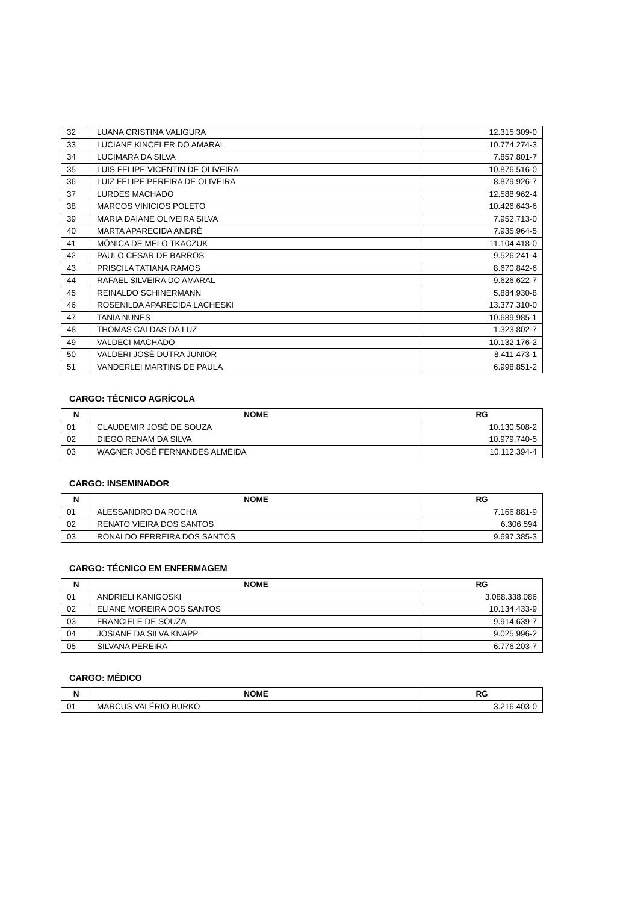| 32 | LUANA CRISTINA VALIGURA | 12.315.309-0 |
| 33 | LUCIANE KINCELER DO AMARAL | 10.774.274-3 |
| 34 | LUCIMARA DA SILVA | 7.857.801-7 |
| 35 | LUIS FELIPE VICENTIN DE OLIVEIRA | 10.876.516-0 |
| 36 | LUIZ FELIPE PEREIRA DE OLIVEIRA | 8.879.926-7 |
| 37 | LURDES MACHADO | 12.588.962-4 |
| 38 | MARCOS VINICIOS POLETO | 10.426.643-6 |
| 39 | MARIA DAIANE OLIVEIRA SILVA | 7.952.713-0 |
| 40 | MARTA APARECIDA ANDRÉ | 7.935.964-5 |
| 41 | MÔNICA DE MELO TKACZUK | 11.104.418-0 |
| 42 | PAULO CESAR DE BARROS | 9.526.241-4 |
| 43 | PRISCILA TATIANA RAMOS | 8.670.842-6 |
| 44 | RAFAEL SILVEIRA DO AMARAL | 9.626.622-7 |
| 45 | REINALDO SCHINERMANN | 5.884.930-8 |
| 46 | ROSENILDA APARECIDA LACHESKI | 13.377.310-0 |
| 47 | TANIA NUNES | 10.689.985-1 |
| 48 | THOMAS CALDAS DA LUZ | 1.323.802-7 |
| 49 | VALDECI MACHADO | 10.132.176-2 |
| 50 | VALDERI JOSÉ DUTRA JUNIOR | 8.411.473-1 |
| 51 | VANDERLEI MARTINS DE PAULA | 6.998.851-2 |
CARGO: TÉCNICO AGRÍCOLA
| N | NOME | RG |
| --- | --- | --- |
| 01 | CLAUDEMIR JOSÉ DE SOUZA | 10.130.508-2 |
| 02 | DIEGO RENAM DA SILVA | 10.979.740-5 |
| 03 | WAGNER JOSÉ FERNANDES ALMEIDA | 10.112.394-4 |
CARGO: INSEMINADOR
| N | NOME | RG |
| --- | --- | --- |
| 01 | ALESSANDRO DA ROCHA | 7.166.881-9 |
| 02 | RENATO VIEIRA DOS SANTOS | 6.306.594 |
| 03 | RONALDO FERREIRA DOS SANTOS | 9.697.385-3 |
CARGO: TÉCNICO EM ENFERMAGEM
| N | NOME | RG |
| --- | --- | --- |
| 01 | ANDRIELI KANIGOSKI | 3.088.338.086 |
| 02 | ELIANE MOREIRA DOS SANTOS | 10.134.433-9 |
| 03 | FRANCIELE DE SOUZA | 9.914.639-7 |
| 04 | JOSIANE DA SILVA KNAPP | 9.025.996-2 |
| 05 | SILVANA PEREIRA | 6.776.203-7 |
CARGO: MÉDICO
| N | NOME | RG |
| --- | --- | --- |
| 01 | MARCUS VALÉRIO BURKO | 3.216.403-0 |